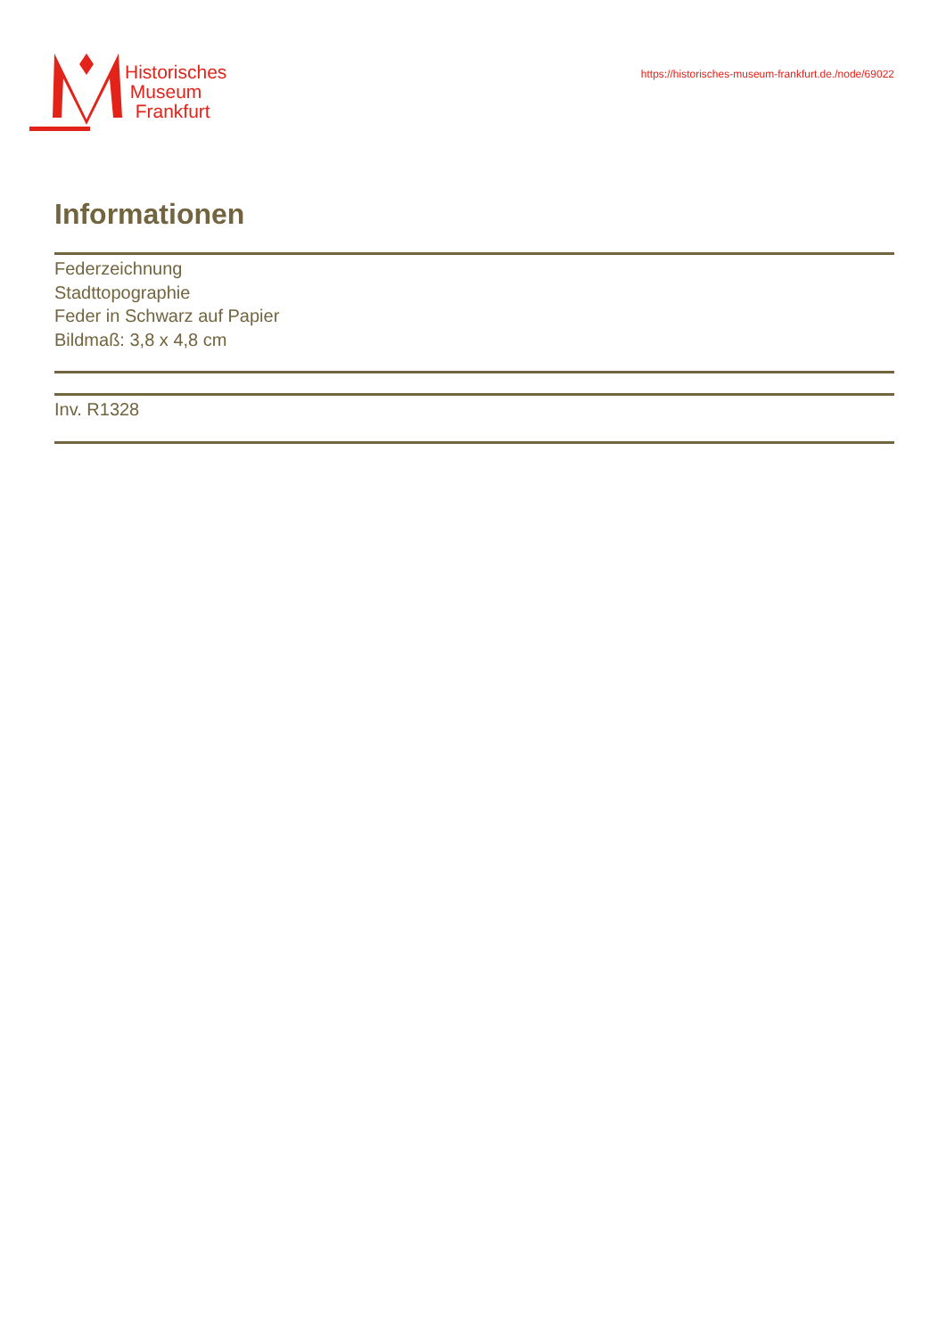Historisches
Museum
Frankfurt
https://historisches-museum-frankfurt.de./node/69022
Informationen
Federzeichnung
Stadttopographie
Feder in Schwarz auf Papier
Bildmaß: 3,8 x 4,8 cm
Inv. R1328